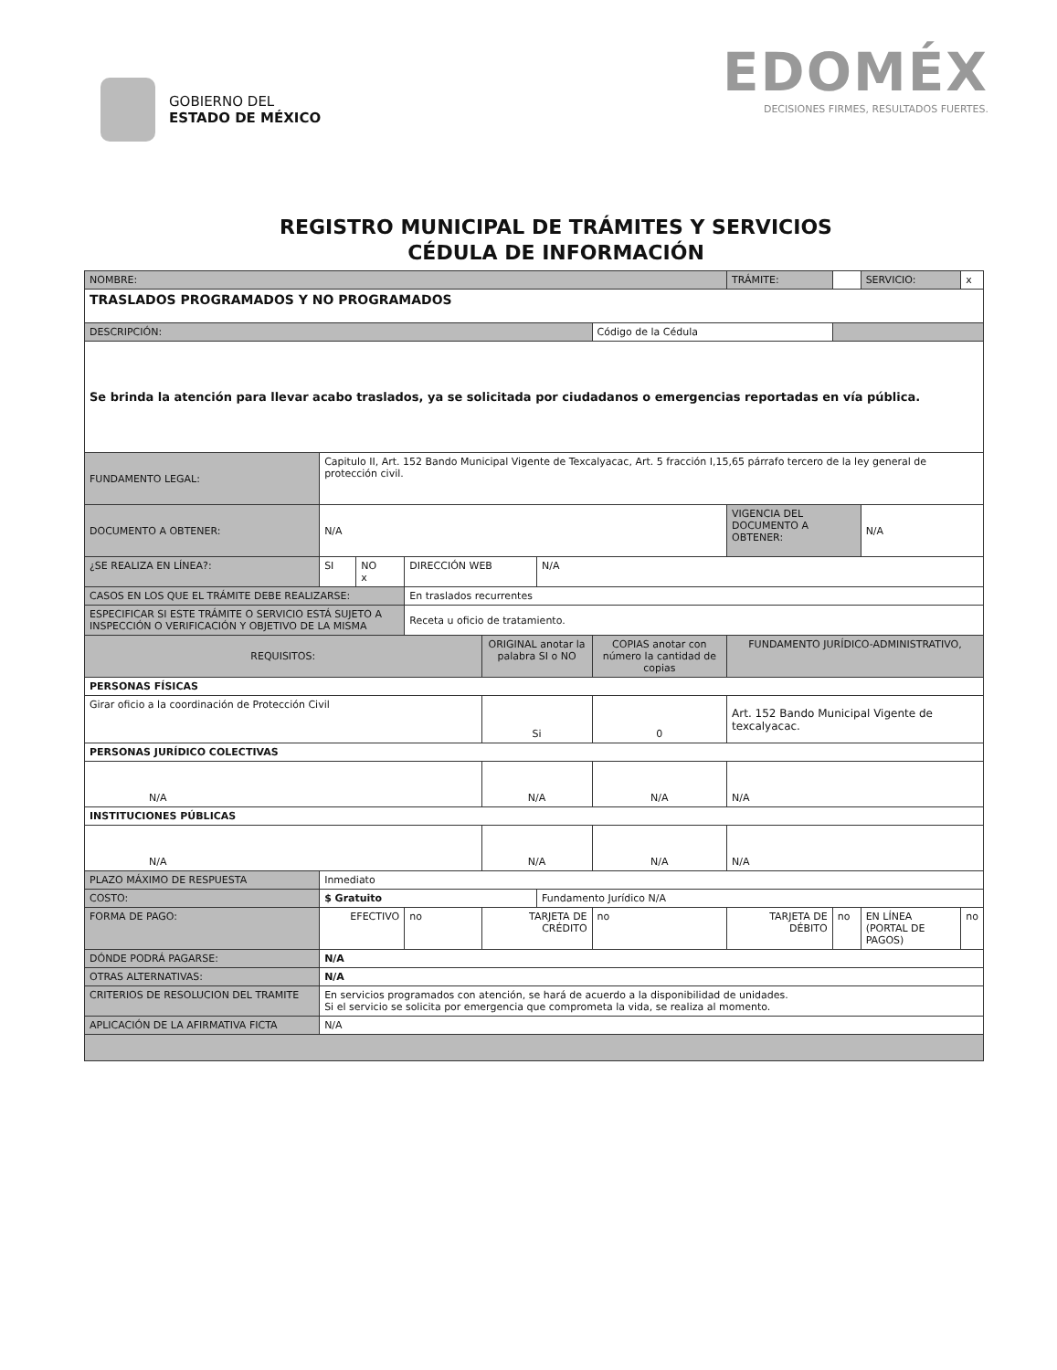GOBIERNO DEL
ESTADO DE MÉXICO
EDOMÉX
DECISIONES FIRMES, RESULTADOS FUERTES.
REGISTRO MUNICIPAL DE TRÁMITES Y SERVICIOS
CÉDULA DE INFORMACIÓN
| NOMBRE: | | | | | | | | TRÁMITE: | | SERVICIO: | x |
| TRASLADOS PROGRAMADOS Y NO PROGRAMADOS | | | | | | | | | | | |
| DESCRIPCIÓN: | | | | | | Código de la Cédula | | | | | |
| Se brinda la atención para llevar acabo traslados, ya se solicitada por ciudadanos o emergencias reportadas en vía pública. | | | | | | | | | | | |
| FUNDAMENTO LEGAL: | Capitulo II, Art. 152 Bando Municipal Vigente de Texcalyacac, Art. 5 fracción I,15,65 párrafo tercero de la ley general de protección civil. | | | | | | | | | | |
| DOCUMENTO A OBTENER: | N/A | | | | | | | VIGENCIA DEL DOCUMENTO A OBTENER: | | N/A | |
| ¿SE REALIZA EN LÍNEA?: | SI | NO x | DIRECCIÓN WEB | | N/A | | | | | | |
| CASOS EN LOS QUE EL TRÁMITE DEBE REALIZARSE: | | | En traslados recurrentes | | | | | | | | |
| ESPECIFICAR SI ESTE TRÁMITE O SERVICIO ESTÁ SUJETO A INSPECCIÓN O VERIFICACIÓN Y OBJETIVO DE LA MISMA | | | Receta u oficio de tratamiento. | | | | | | | | |
| REQUISITOS: | | | | ORIGINAL anotar la palabra SI o NO | | COPIAS anotar con número la cantidad de copias | | FUNDAMENTO JURÍDICO-ADMINISTRATIVO, | | | |
| PERSONAS FÍSICAS | | | | | | | | | | | |
| Girar oficio a la coordinación de Protección Civil | | | | Si | | 0 | | Art. 152 Bando Municipal Vigente de texcalyacac. | | | |
| PERSONAS JURÍDICO COLECTIVAS | | | | | | | | | | | |
| N/A | | | | N/A | | N/A | | N/A | | | |
| INSTITUCIONES PÚBLICAS | | | | | | | | | | | |
| N/A | | | | N/A | | N/A | | N/A | | | |
| PLAZO MÁXIMO DE RESPUESTA | Inmediato | | | | | | | | | | |
| COSTO: | $ Gratuito | | | | Fundamento Jurídico N/A | | | | | | |
| FORMA DE PAGO: | EFECTIVO | | no | TARJETA DE CRÉDITO | | no | TARJETA DE DÉBITO | | no | EN LÍNEA (PORTAL DE PAGOS) | no |
| DÓNDE PODRÁ PAGARSE: | N/A | | | | | | | | | | |
| OTRAS ALTERNATIVAS: | N/A | | | | | | | | | | |
| CRITERIOS DE RESOLUCION DEL TRAMITE | En servicios programados con atención, se hará de acuerdo a la disponibilidad de unidades. Si el servicio se solicita por emergencia que comprometa la vida, se realiza al momento. | | | | | | | | | | |
| APLICACIÓN DE LA AFIRMATIVA FICTA | N/A | | | | | | | | | | |